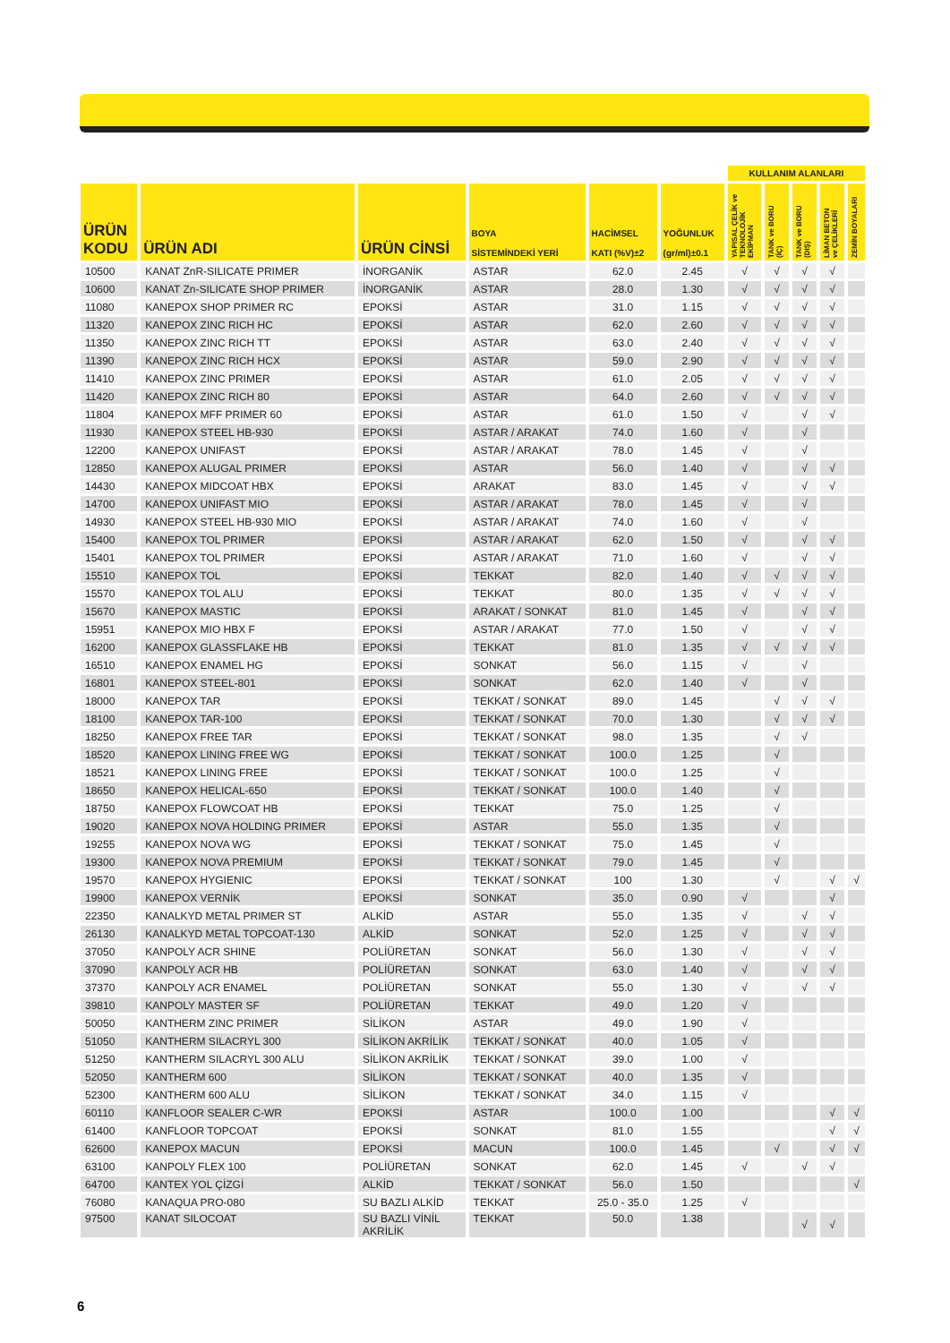| | | | | | | KULLANIM ALANLARI | | | | |
| --- | --- | --- | --- | --- | --- | --- | --- | --- | --- | --- |
| ÜRÜN KODU | ÜRÜN ADI | ÜRÜN CİNSİ | BOYA SİSTEMİNDEKİ YERİ | HACİMSEL KATI (%V)±2 | YOĞUNLUK (gr/ml)±0.1 | YAPISAL ÇELİK ve TEKNOLOJİK EKİPMAN | TANK ve BORU (İÇ) | TANK ve BORU (DIŞ) | LİMAN BETON ve ÇELİKLERİ | ZEMİN BOYALARI |
| 10500 | KANAT ZnR-SILICATE PRIMER | İNORGANİK | ASTAR | 62.0 | 2.45 | √ | √ | √ | √ | |
| 10600 | KANAT Zn-SILICATE SHOP PRIMER | İNORGANİK | ASTAR | 28.0 | 1.30 | √ | √ | √ | √ | |
| 11080 | KANEPOX SHOP PRIMER RC | EPOKSİ | ASTAR | 31.0 | 1.15 | √ | √ | √ | √ | |
| 11320 | KANEPOX ZINC RICH HC | EPOKSİ | ASTAR | 62.0 | 2.60 | √ | √ | √ | √ | |
| 11350 | KANEPOX ZINC RICH TT | EPOKSİ | ASTAR | 63.0 | 2.40 | √ | √ | √ | √ | |
| 11390 | KANEPOX ZINC RICH HCX | EPOKSİ | ASTAR | 59.0 | 2.90 | √ | √ | √ | √ | |
| 11410 | KANEPOX ZINC PRIMER | EPOKSİ | ASTAR | 61.0 | 2.05 | √ | √ | √ | √ | |
| 11420 | KANEPOX ZINC RICH 80 | EPOKSİ | ASTAR | 64.0 | 2.60 | √ | √ | √ | √ | |
| 11804 | KANEPOX MFF PRIMER 60 | EPOKSİ | ASTAR | 61.0 | 1.50 | √ | | √ | √ | |
| 11930 | KANEPOX STEEL HB-930 | EPOKSİ | ASTAR / ARAKAT | 74.0 | 1.60 | √ | | √ | | |
| 12200 | KANEPOX UNIFAST | EPOKSİ | ASTAR / ARAKAT | 78.0 | 1.45 | √ | | √ | | |
| 12850 | KANEPOX ALUGAL PRIMER | EPOKSİ | ASTAR | 56.0 | 1.40 | √ | | √ | √ | |
| 14430 | KANEPOX MIDCOAT HBX | EPOKSİ | ARAKAT | 83.0 | 1.45 | √ | | √ | √ | |
| 14700 | KANEPOX UNIFAST MIO | EPOKSİ | ASTAR / ARAKAT | 78.0 | 1.45 | √ | | √ | | |
| 14930 | KANEPOX STEEL HB-930 MIO | EPOKSİ | ASTAR / ARAKAT | 74.0 | 1.60 | √ | | √ | | |
| 15400 | KANEPOX TOL PRIMER | EPOKSİ | ASTAR / ARAKAT | 62.0 | 1.50 | √ | | √ | √ | |
| 15401 | KANEPOX TOL PRIMER | EPOKSİ | ASTAR / ARAKAT | 71.0 | 1.60 | √ | | √ | √ | |
| 15510 | KANEPOX TOL | EPOKSİ | TEKKAT | 82.0 | 1.40 | √ | √ | √ | √ | |
| 15570 | KANEPOX TOL ALU | EPOKSİ | TEKKAT | 80.0 | 1.35 | √ | √ | √ | √ | |
| 15670 | KANEPOX MASTIC | EPOKSİ | ARAKAT / SONKAT | 81.0 | 1.45 | √ | | √ | √ | |
| 15951 | KANEPOX MIO HBX F | EPOKSİ | ASTAR / ARAKAT | 77.0 | 1.50 | √ | | √ | √ | |
| 16200 | KANEPOX GLASSFLAKE HB | EPOKSİ | TEKKAT | 81.0 | 1.35 | √ | √ | √ | √ | |
| 16510 | KANEPOX ENAMEL HG | EPOKSİ | SONKAT | 56.0 | 1.15 | √ | | √ | | |
| 16801 | KANEPOX STEEL-801 | EPOKSİ | SONKAT | 62.0 | 1.40 | √ | | √ | | |
| 18000 | KANEPOX TAR | EPOKSİ | TEKKAT / SONKAT | 89.0 | 1.45 | | √ | √ | √ | |
| 18100 | KANEPOX TAR-100 | EPOKSİ | TEKKAT / SONKAT | 70.0 | 1.30 | | √ | √ | √ | |
| 18250 | KANEPOX FREE TAR | EPOKSİ | TEKKAT / SONKAT | 98.0 | 1.35 | | √ | √ | | |
| 18520 | KANEPOX LINING FREE WG | EPOKSİ | TEKKAT / SONKAT | 100.0 | 1.25 | | √ | | | |
| 18521 | KANEPOX LINING FREE | EPOKSİ | TEKKAT / SONKAT | 100.0 | 1.25 | | √ | | | |
| 18650 | KANEPOX HELICAL-650 | EPOKSİ | TEKKAT / SONKAT | 100.0 | 1.40 | | √ | | | |
| 18750 | KANEPOX FLOWCOAT HB | EPOKSİ | TEKKAT | 75.0 | 1.25 | | √ | | | |
| 19020 | KANEPOX NOVA HOLDING PRIMER | EPOKSİ | ASTAR | 55.0 | 1.35 | | √ | | | |
| 19255 | KANEPOX NOVA WG | EPOKSİ | TEKKAT / SONKAT | 75.0 | 1.45 | | √ | | | |
| 19300 | KANEPOX NOVA PREMIUM | EPOKSİ | TEKKAT / SONKAT | 79.0 | 1.45 | | √ | | | |
| 19570 | KANEPOX HYGIENIC | EPOKSİ | TEKKAT / SONKAT | 100 | 1.30 | | √ | | √ | √ |
| 19900 | KANEPOX VERNİK | EPOKSİ | SONKAT | 35.0 | 0.90 | √ | | | √ | |
| 22350 | KANALKYD METAL PRIMER ST | ALKİD | ASTAR | 55.0 | 1.35 | √ | | √ | √ | |
| 26130 | KANALKYD METAL TOPCOAT-130 | ALKİD | SONKAT | 52.0 | 1.25 | √ | | √ | √ | |
| 37050 | KANPOLY ACR SHINE | POLİÜRETAN | SONKAT | 56.0 | 1.30 | √ | | √ | √ | |
| 37090 | KANPOLY ACR HB | POLİÜRETAN | SONKAT | 63.0 | 1.40 | √ | | √ | √ | |
| 37370 | KANPOLY ACR ENAMEL | POLİÜRETAN | SONKAT | 55.0 | 1.30 | √ | | √ | √ | |
| 39810 | KANPOLY MASTER SF | POLİÜRETAN | TEKKAT | 49.0 | 1.20 | √ | | | | |
| 50050 | KANTHERM ZINC PRIMER | SİLİKON | ASTAR | 49.0 | 1.90 | √ | | | | |
| 51050 | KANTHERM SILACRYL 300 | SİLİKON AKRİLİK | TEKKAT / SONKAT | 40.0 | 1.05 | √ | | | | |
| 51250 | KANTHERM SILACRYL 300 ALU | SİLİKON AKRİLİK | TEKKAT / SONKAT | 39.0 | 1.00 | √ | | | | |
| 52050 | KANTHERM 600 | SİLİKON | TEKKAT / SONKAT | 40.0 | 1.35 | √ | | | | |
| 52300 | KANTHERM 600 ALU | SİLİKON | TEKKAT / SONKAT | 34.0 | 1.15 | √ | | | | |
| 60110 | KANFLOOR SEALER C-WR | EPOKSİ | ASTAR | 100.0 | 1.00 | | | | √ | √ |
| 61400 | KANFLOOR TOPCOAT | EPOKSİ | SONKAT | 81.0 | 1.55 | | | | √ | √ |
| 62600 | KANEPOX MACUN | EPOKSİ | MACUN | 100.0 | 1.45 | | √ | | √ | √ |
| 63100 | KANPOLY FLEX 100 | POLİÜRETAN | SONKAT | 62.0 | 1.45 | √ | | √ | √ | |
| 64700 | KANTEX YOL ÇİZGİ | ALKİD | TEKKAT / SONKAT | 56.0 | 1.50 | | | | | √ |
| 76080 | KANAQUA PRO-080 | SU BAZLI ALKİD | TEKKAT | 25.0 - 35.0 | 1.25 | √ | | | | |
| 97500 | KANAT SILOCOAT | SU BAZLI VİNİL AKRİLİK | TEKKAT | 50.0 | 1.38 | | | √ | √ | |
6